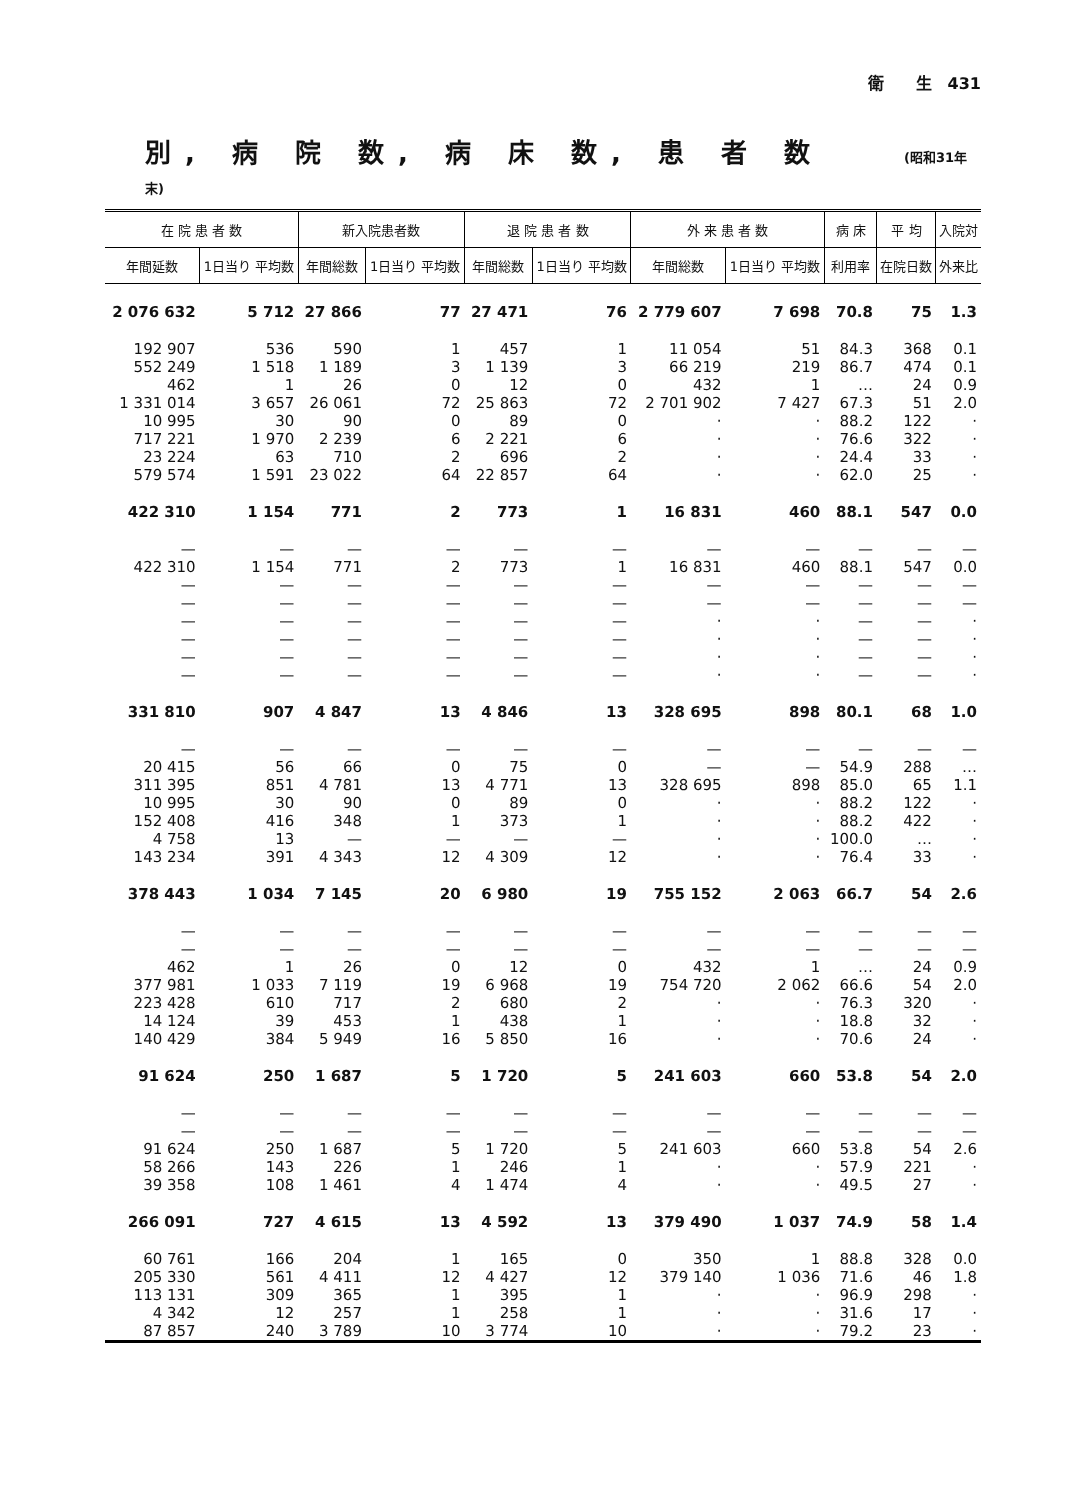衛　　生　431
別, 病 院 数, 病 床 数, 患 者 数 (昭和31年末)
| 在 院 患 者 数 | | 新入院患者数 | | 退 院 患 者 数 | | 外 来 患 者 数 | | 病 床 | 平 均 | 入院対 |
| --- | --- | --- | --- | --- | --- | --- | --- | --- | --- | --- |
| 年間延数 | 1日当り 平均数 | 年間総数 | 1日当り 平均数 | 年間総数 | 1日当り 平均数 | 年間総数 | 1日当り 平均数 | 利用率 | 在院日数 | 外来比 |
| 2 076 632 | 5 712 | 27 866 | 77 | 27 471 | 76 | 2 779 607 | 7 698 | 70.8 | 75 | 1.3 |
| 192 907 | 536 | 590 | 1 | 457 | 1 | 11 054 | 51 | 84.3 | 368 | 0.1 |
| 552 249 | 1 518 | 1 189 | 3 | 1 139 | 3 | 66 219 | 219 | 86.7 | 474 | 0.1 |
| 462 | 1 | 26 | 0 | 12 | 0 | 432 | 1 | … | 24 | 0.9 |
| 1 331 014 | 3 657 | 26 061 | 72 | 25 863 | 72 | 2 701 902 | 7 427 | 67.3 | 51 | 2.0 |
| 10 995 | 30 | 90 | 0 | 89 | 0 | · | · | 88.2 | 122 | · |
| 717 221 | 1 970 | 2 239 | 6 | 2 221 | 6 | · | · | 76.6 | 322 | · |
| 23 224 | 63 | 710 | 2 | 696 | 2 | · | · | 24.4 | 33 | · |
| 579 574 | 1 591 | 23 022 | 64 | 22 857 | 64 | · | · | 62.0 | 25 | · |
| 422 310 | 1 154 | 771 | 2 | 773 | 1 | 16 831 | 460 | 88.1 | 547 | 0.0 |
| — | — | — | — | — | — | — | — | — | — | — |
| 422 310 | 1 154 | 771 | 2 | 773 | 1 | 16 831 | 460 | 88.1 | 547 | 0.0 |
| — | — | — | — | — | — | — | — | — | — | — |
| — | — | — | — | — | — | — | — | — | — | — |
| — | — | — | — | — | — | · | · | — | — | · |
| — | — | — | — | — | — | · | · | — | — | · |
| — | — | — | — | — | — | · | · | — | — | · |
| — | — | — | — | — | — | · | · | — | — | · |
| 331 810 | 907 | 4 847 | 13 | 4 846 | 13 | 328 695 | 898 | 80.1 | 68 | 1.0 |
| — | — | — | — | — | — | — | — | — | — | — |
| 20 415 | 56 | 66 | 0 | 75 | 0 | — | — | 54.9 | 288 | … |
| 311 395 | 851 | 4 781 | 13 | 4 771 | 13 | 328 695 | 898 | 85.0 | 65 | 1.1 |
| 10 995 | 30 | 90 | 0 | 89 | 0 | · | · | 88.2 | 122 | · |
| 152 408 | 416 | 348 | 1 | 373 | 1 | · | · | 88.2 | 422 | · |
| 4 758 | 13 | — | — | — | — | · | · | 100.0 | … | · |
| 143 234 | 391 | 4 343 | 12 | 4 309 | 12 | · | · | 76.4 | 33 | · |
| 378 443 | 1 034 | 7 145 | 20 | 6 980 | 19 | 755 152 | 2 063 | 66.7 | 54 | 2.6 |
| — | — | — | — | — | — | — | — | — | — | — |
| — | — | — | — | — | — | — | — | — | — | — |
| 462 | 1 | 26 | 0 | 12 | 0 | 432 | 1 | … | 24 | 0.9 |
| 377 981 | 1 033 | 7 119 | 19 | 6 968 | 19 | 754 720 | 2 062 | 66.6 | 54 | 2.0 |
| 223 428 | 610 | 717 | 2 | 680 | 2 | · | · | 76.3 | 320 | · |
| 14 124 | 39 | 453 | 1 | 438 | 1 | · | · | 18.8 | 32 | · |
| 140 429 | 384 | 5 949 | 16 | 5 850 | 16 | · | · | 70.6 | 24 | · |
| 91 624 | 250 | 1 687 | 5 | 1 720 | 5 | 241 603 | 660 | 53.8 | 54 | 2.0 |
| — | — | — | — | — | — | — | — | — | — | — |
| — | — | — | — | — | — | — | — | — | — | — |
| 91 624 | 250 | 1 687 | 5 | 1 720 | 5 | 241 603 | 660 | 53.8 | 54 | 2.6 |
| 58 266 | 143 | 226 | 1 | 246 | 1 | · | · | 57.9 | 221 | · |
| 39 358 | 108 | 1 461 | 4 | 1 474 | 4 | · | · | 49.5 | 27 | · |
| 266 091 | 727 | 4 615 | 13 | 4 592 | 13 | 379 490 | 1 037 | 74.9 | 58 | 1.4 |
| 60 761 | 166 | 204 | 1 | 165 | 0 | 350 | 1 | 88.8 | 328 | 0.0 |
| 205 330 | 561 | 4 411 | 12 | 4 427 | 12 | 379 140 | 1 036 | 71.6 | 46 | 1.8 |
| 113 131 | 309 | 365 | 1 | 395 | 1 | · | · | 96.9 | 298 | · |
| 4 342 | 12 | 257 | 1 | 258 | 1 | · | · | 31.6 | 17 | · |
| 87 857 | 240 | 3 789 | 10 | 3 774 | 10 | · | · | 79.2 | 23 | · |